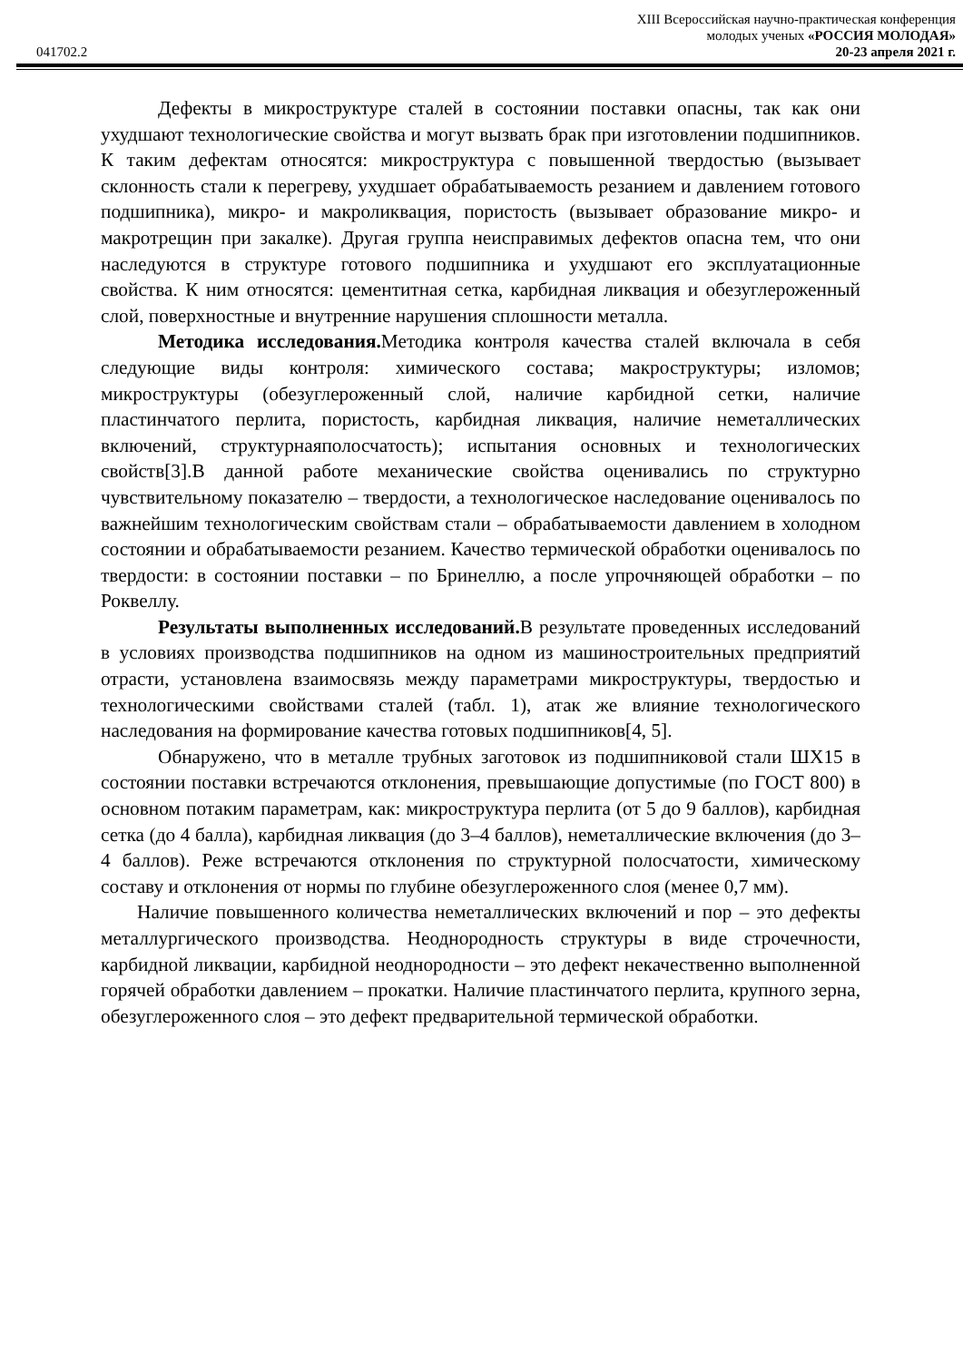041702.2
XIII Всероссийская научно-практическая конференция
молодых ученых «РОССИЯ МОЛОДАЯ»
20-23 апреля 2021 г.
Дефекты в микроструктуре сталей в состоянии поставки опасны, так как они ухудшают технологические свойства и могут вызвать брак при изготовлении подшипников. К таким дефектам относятся: микроструктура с повышенной твердостью (вызывает склонность стали к перегреву, ухудшает обрабатываемость резанием и давлением готового подшипника), микро- и макроликвация, пористость (вызывает образование микро- и макротрещин при закалке). Другая группа неисправимых дефектов опасна тем, что они наследуются в структуре готового подшипника и ухудшают его эксплуатационные свойства. К ним относятся: цементитная сетка, карбидная ликвация и обезуглероженный слой, поверхностные и внутренние нарушения сплошности металла.
Методика исследования. Методика контроля качества сталей включала в себя следующие виды контроля: химического состава; макроструктуры; изломов; микроструктуры (обезуглероженный слой, наличие карбидной сетки, наличие пластинчатого перлита, пористость, карбидная ликвация, наличие неметаллических включений, структурнаяполосчатость); испытания основных и технологических свойств[3].В данной работе механические свойства оценивались по структурно чувствительному показателю – твердости, а технологическое наследование оценивалось по важнейшим технологическим свойствам стали – обрабатываемости давлением в холодном состоянии и обрабатываемости резанием. Качество термической обработки оценивалось по твердости: в состоянии поставки – по Бринеллю, а после упрочняющей обработки – по Роквеллу.
Результаты выполненных исследований. В результате проведенных исследований в условиях производства подшипников на одном из машиностроительных предприятий отрасти, установлена взаимосвязь между параметрами микроструктуры, твердостью и технологическими свойствами сталей (табл. 1), атак же влияние технологического наследования на формирование качества готовых подшипников[4, 5].
Обнаружено, что в металле трубных заготовок из подшипниковой стали ШХ15 в состоянии поставки встречаются отклонения, превышающие допустимые (по ГОСТ 800) в основном потаким параметрам, как: микроструктура перлита (от 5 до 9 баллов), карбидная сетка (до 4 балла), карбидная ликвация (до 3–4 баллов), неметаллические включения (до 3–4 баллов). Реже встречаются отклонения по структурной полосчатости, химическому составу и отклонения от нормы по глубине обезуглероженного слоя (менее 0,7 мм).
Наличие повышенного количества неметаллических включений и пор – это дефекты металлургического производства. Неоднородность структуры в виде строчечности, карбидной ликвации, карбидной неоднородности – это дефект некачественно выполненной горячей обработки давлением – прокатки. Наличие пластинчатого перлита, крупного зерна, обезуглероженного слоя – это дефект предварительной термической обработки.